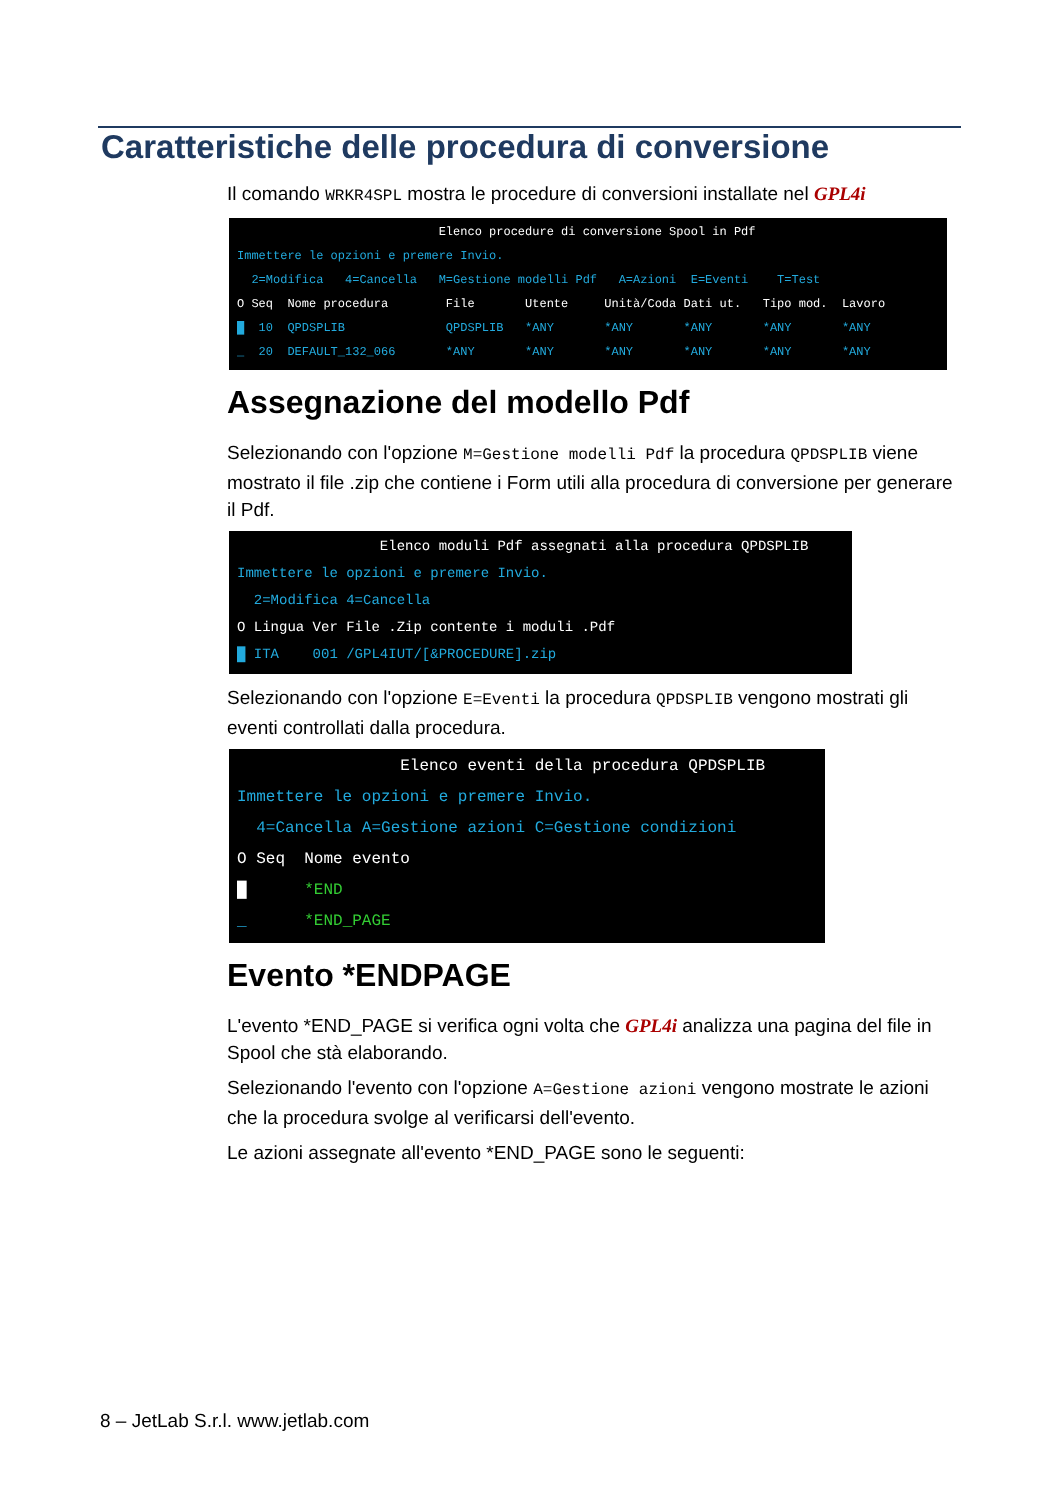Caratteristiche delle procedura di conversione
Il comando WRKR4SPL mostra le procedure di conversioni installate nel GPL4i
Elenco procedure di conversione Spool in Pdf Immettere le opzioni e premere Invio. 2=Modifica 4=Cancella M=Gestione modelli Pdf A=Azioni E=Eventi T=Test O Seq Nome procedura File Utente Unità/Coda Dati ut. Tipo mod. Lavoro █ 10 QPDSPLIB QPDSPLIB *ANY *ANY *ANY *ANY *ANY _ 20 DEFAULT_132_066 *ANY *ANY *ANY *ANY *ANY *ANY
Assegnazione del modello Pdf
Selezionando con l'opzione M=Gestione modelli Pdf la procedura QPDSPLIB viene mostrato il file .zip che contiene i Form utili alla procedura di conversione per generare il Pdf.
Elenco moduli Pdf assegnati alla procedura QPDSPLIB Immettere le opzioni e premere Invio. 2=Modifica 4=Cancella O Lingua Ver File .Zip contente i moduli .Pdf █ ITA 001 /GPL4IUT/[&PROCEDURE].zip
Selezionando con l'opzione E=Eventi la procedura QPDSPLIB vengono mostrati gli eventi controllati dalla procedura.
Elenco eventi della procedura QPDSPLIB Immettere le opzioni e premere Invio. 4=Cancella A=Gestione azioni C=Gestione condizioni O Seq Nome evento █ *END _ *END_PAGE
Evento *ENDPAGE
L'evento *END_PAGE si verifica ogni volta che GPL4i analizza una pagina del file in Spool che stà elaborando.
Selezionando l'evento con l'opzione A=Gestione azioni vengono mostrate le azioni che la procedura svolge al verificarsi dell'evento.
Le azioni assegnate all'evento *END_PAGE sono le seguenti:
8 – JetLab S.r.l. www.jetlab.com